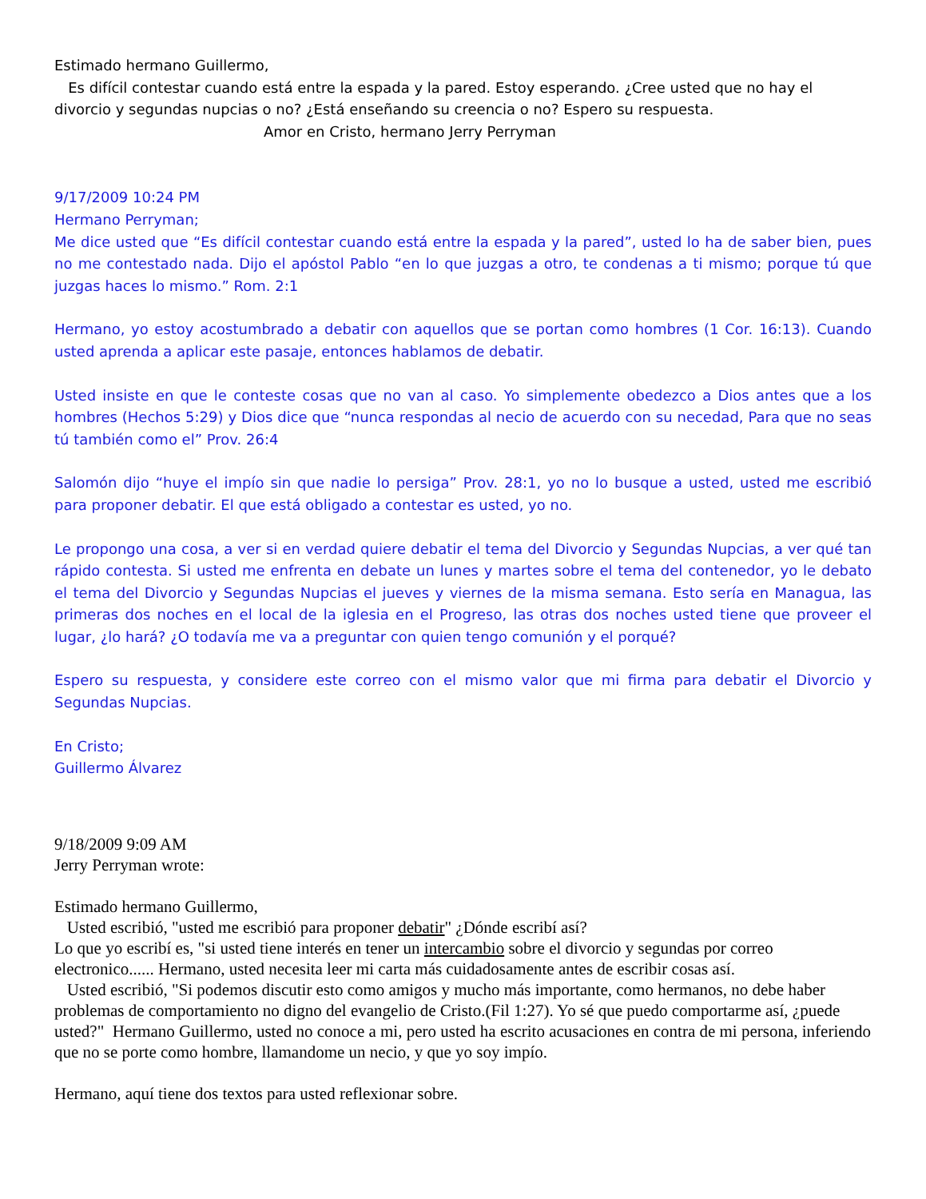Estimado hermano Guillermo,
Es difícil contestar cuando está entre la espada y la pared. Estoy esperando. ¿Cree usted que no hay el divorcio y segundas nupcias o no? ¿Está enseñando su creencia o no? Espero su respuesta.
Amor en Cristo, hermano Jerry Perryman
9/17/2009 10:24 PM
Hermano Perryman;
Me dice usted que “Es difícil contestar cuando está entre la espada y la pared”, usted lo ha de saber bien, pues no me contestado nada. Dijo el apóstol Pablo “en lo que juzgas a otro, te condenas a ti mismo; porque tú que juzgas haces lo mismo.” Rom. 2:1
Hermano, yo estoy acostumbrado a debatir con aquellos que se portan como hombres (1 Cor. 16:13). Cuando usted aprenda a aplicar este pasaje, entonces hablamos de debatir.
Usted insiste en que le conteste cosas que no van al caso. Yo simplemente obedezco a Dios antes que a los hombres (Hechos 5:29) y Dios dice que “nunca respondas al necio de acuerdo con su necedad, Para que no seas tú también como el” Prov. 26:4
Salomón dijo “huye el impío sin que nadie lo persiga” Prov. 28:1, yo no lo busque a usted, usted me escribió para proponer debatir. El que está obligado a contestar es usted, yo no.
Le propongo una cosa, a ver si en verdad quiere debatir el tema del Divorcio y Segundas Nupcias, a ver qué tan rápido contesta. Si usted me enfrenta en debate un lunes y martes sobre el tema del contenedor, yo le debato el tema del Divorcio y Segundas Nupcias el jueves y viernes de la misma semana. Esto sería en Managua, las primeras dos noches en el local de la iglesia en el Progreso, las otras dos noches usted tiene que proveer el lugar, ¿lo hará? ¿O todavía me va a preguntar con quien tengo comunión y el porqué?
Espero su respuesta, y considere este correo con el mismo valor que mi firma para debatir el Divorcio y Segundas Nupcias.
En Cristo;
Guillermo Álvarez
9/18/2009 9:09 AM
Jerry Perryman wrote:
Estimado hermano Guillermo,
Usted escribió, "usted me escribió para proponer debatir" ¿Dónde escribí así?
Lo que yo escribí es, "si usted tiene interés en tener un intercambio sobre el divorcio y segundas por correo electronico...... Hermano, usted necesita leer mi carta más cuidadosamente antes de escribir cosas así.
Usted escribió, "Si podemos discutir esto como amigos y mucho más importante, como hermanos, no debe haber problemas de comportamiento no digno del evangelio de Cristo.(Fil 1:27). Yo sé que puedo comportarme así, ¿puede usted?" Hermano Guillermo, usted no conoce a mi, pero usted ha escrito acusaciones en contra de mi persona, inferiendo que no se porte como hombre, llamandome un necio, y que yo soy impío.
Hermano, aquí tiene dos textos para usted reflexionar sobre.